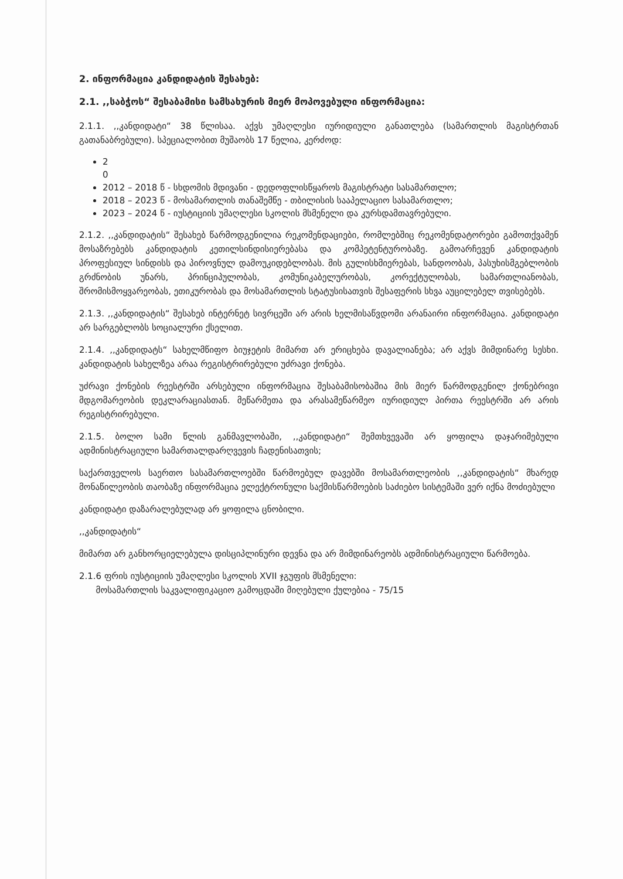2. ინფორმაცია კანდიდატის შესახებ:
2.1. ,,საბჭოს“ შესაბამისი სამსახურის მიერ მოპოვებული ინფორმაცია:
2.1.1. ,,კანდიდატი“ 38 წლისაა. აქვს უმაღლესი იურიდიული განათლება (სამართლის მაგისტრთან გათანაბრებული). სპეციალობით მუშაობს 17 წელია, კერძოდ:
2
0
2012 – 2018 წ - სხდომის მდივანი - დედოფლისწყაროს მაგისტრატი სასამართლო;
2018 – 2023 წ - მოსამართლის თანაშემწე - თბილისის სააპელაციო სასამართლო;
2023 – 2024 წ - იუსტიციის უმაღლესი სკოლის მსმენელი და კურსდამთავრებული.
2.1.2. ,,კანდიდატის“ შესახებ წარმოდგენილია რეკომენდაციები, რომლებშიც რეკომენდატორები გამოთქვამენ მოსაზრებებს კანდიდატის კეთილსინდისიერებასა და კომპეტენტურობაზე. გამოარჩევენ კანდიდატის პროფესიულ სინდისს და პიროვნულ დამოუკიდებლობას. მის გულისხმიერებას, სანდოობას, პასუხისმგებლობის გრძნობის უნარს, პრინციპულობას, კომუნიკაბელურობას, კორექტულობას, სამართლიანობას, შრომისმოყვარეობას, ეთიკურობას და მოსამართლის სტატუსისათვის შესაფერის სხვა აუცილებელ თვისებებს.
2.1.3. ,,კანდიდატის“ შესახებ ინტერნეტ სივრცეში არ არის ხელმისაწვდომი არანაირი ინფორმაცია. კანდიდატი არ სარგებლობს სოციალური ქსელით.
2.1.4. ,,კანდიდატს“ სახელმწიფო ბიუჯეტის მიმართ არ ერიცხება დავალიანება; არ აქვს მიმდინარე სესხი. კანდიდატის სახელზეა არაა რეგისტრირებული უძრავი ქონება.
უძრავი ქონების რეესტრში არსებული ინფორმაცია შესაბამისობაშია მის მიერ წარმოდგენილ ქონებრივი მდგომარეობის დეკლარაციასთან. მეწარმეთა და არასამეწარმეო იურიდიულ პირთა რეესტრში არ არის რეგისტრირებული.
2.1.5. ბოლო სამი წლის განმავლობაში, ,,კანდიდატი“ შემთხვევაში არ ყოფილა დაჯარიმებული ადმინისტრაციული სამართალდარღვევის ჩადენისათვის;
საქართველოს საერთო სასამართლოებში წარმოებულ დავებში მოსამართლეობის ,,კანდიდატის“ მხარედ მონაწილეობის თაობაზე ინფორმაცია ელექტრონული საქმისწარმოების საძიებო სისტემაში ვერ იქნა მოძიებული
კანდიდატი დაზარალებულად არ ყოფილა ცნობილი.
,,კანდიდატის“
მიმართ არ განხორციელებულა დისციპლინური დევნა და არ მიმდინარეობს ადმინისტრაციული წარმოება.
2.1.6 ფრის იუსტიციის უმაღლესი სკოლის XVII ჯგუფის მსმენელი:
მოსამართლის საკვალიფიკაციო გამოცდაში მიღებული ქულებია - 75/15